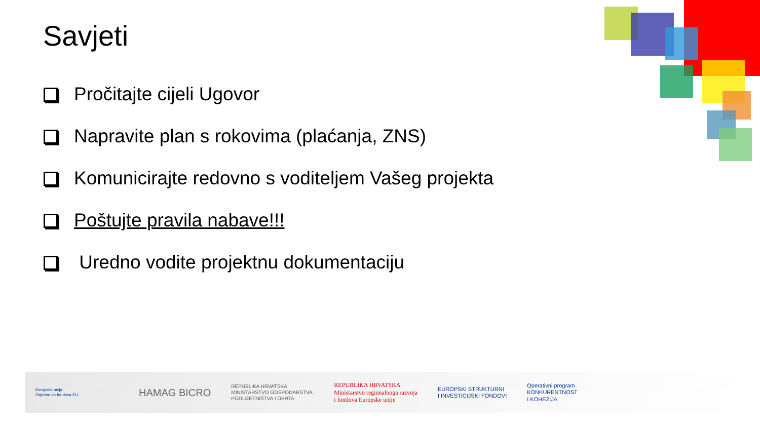Savjeti
Pročitajte cijeli Ugovor
Napravite plan s rokovima (plaćanja, ZNS)
Komunicirajte redovno s voditeljem Vašeg projekta
Poštujte pravila nabave!!!
Uredno vodite projektnu dokumentaciju
Europska unija
Zajedno do fondova EU
HAMAG BICRO
REPUBLIKA HRVATSKA
MINISTARSTVO GOSPODARSTVA,
PODUZETNIŠTVA I OBRTA
REPUBLIKA HRVATSKA
Ministarstvo regionalnoga razvoja
i fondova Europske unije
EUROPSKI STRUKTURNI
I INVESTICIJSKI FONDOVI
Operativni program
KONKURENTNOST
I KOHEZIJA